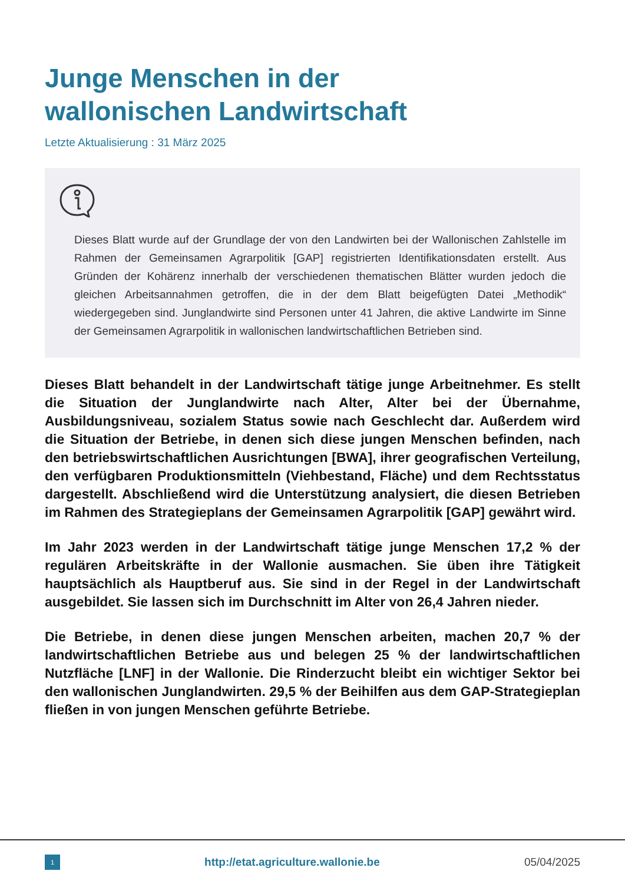Junge Menschen in der
wallonischen Landwirtschaft
Letzte Aktualisierung : 31 März 2025
Dieses Blatt wurde auf der Grundlage der von den Landwirten bei der Wallonischen Zahlstelle im Rahmen der Gemeinsamen Agrarpolitik [GAP] registrierten Identifikationsdaten erstellt. Aus Gründen der Kohärenz innerhalb der verschiedenen thematischen Blätter wurden jedoch die gleichen Arbeitsannahmen getroffen, die in der dem Blatt beigefügten Datei „Methodik“ wiedergegeben sind. Junglandwirte sind Personen unter 41 Jahren, die aktive Landwirte im Sinne der Gemeinsamen Agrarpolitik in wallonischen landwirtschaftlichen Betrieben sind.
Dieses Blatt behandelt in der Landwirtschaft tätige junge Arbeitnehmer. Es stellt die Situation der Junglandwirte nach Alter, Alter bei der Übernahme, Ausbildungsniveau, sozialem Status sowie nach Geschlecht dar. Außerdem wird die Situation der Betriebe, in denen sich diese jungen Menschen befinden, nach den betriebswirtschaftlichen Ausrichtungen [BWA], ihrer geografischen Verteilung, den verfügbaren Produktionsmitteln (Viehbestand, Fläche) und dem Rechtsstatus dargestellt. Abschließend wird die Unterstützung analysiert, die diesen Betrieben im Rahmen des Strategieplans der Gemeinsamen Agrarpolitik [GAP] gewährt wird.
Im Jahr 2023 werden in der Landwirtschaft tätige junge Menschen 17,2 % der regulären Arbeitskräfte in der Wallonie ausmachen. Sie üben ihre Tätigkeit hauptsächlich als Hauptberuf aus. Sie sind in der Regel in der Landwirtschaft ausgebildet. Sie lassen sich im Durchschnitt im Alter von 26,4 Jahren nieder.
Die Betriebe, in denen diese jungen Menschen arbeiten, machen 20,7 % der landwirtschaftlichen Betriebe aus und belegen 25 % der landwirtschaftlichen Nutzfläche [LNF] in der Wallonie. Die Rinderzucht bleibt ein wichtiger Sektor bei den wallonischen Junglandwirten. 29,5 % der Beihilfen aus dem GAP-Strategieplan fließen in von jungen Menschen geführte Betriebe.
1
http://etat.agriculture.wallonie.be
05/04/2025